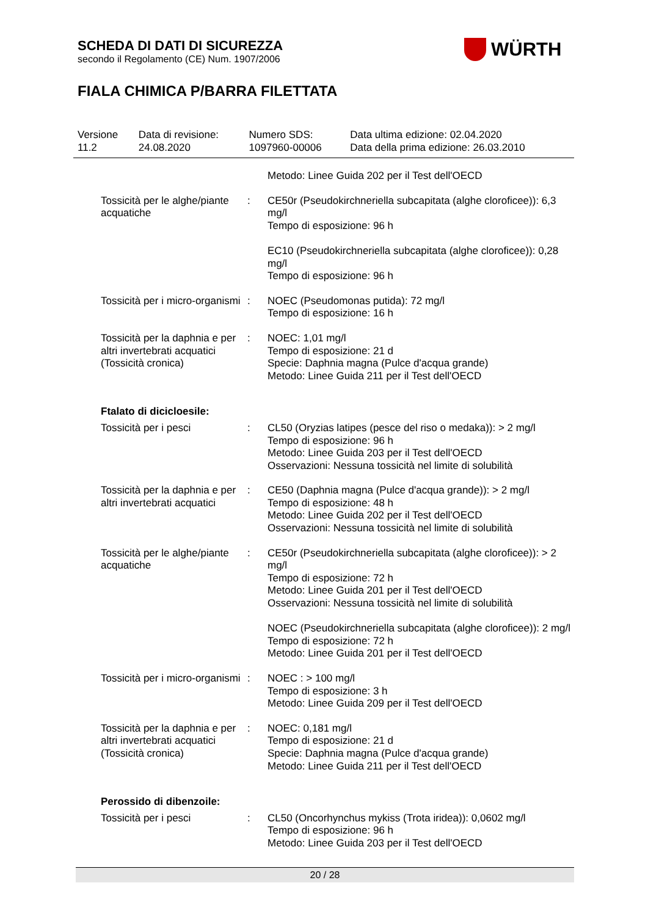SCHEDA DI DATI DI SICUREZZA
secondo il Regolamento (CE) Num. 1907/2006
WÜRTH
FIALA CHIMICA P/BARRA FILETTATA
| Versione 11.2 | Data di revisione: 24.08.2020 | Numero SDS: 1097960-00006 | Data ultima edizione: 02.04.2020 Data della prima edizione: 26.03.2010 |
| | | Metodo: Linee Guida 202 per il Test dell'OECD |
| Tossicità per le alghe/piante acquatiche | : | CE50r (Pseudokirchneriella subcapitata (alghe cloroficee)): 6,3 mg/l Tempo di esposizione: 96 h EC10 (Pseudokirchneriella subcapitata (alghe cloroficee)): 0,28 mg/l Tempo di esposizione: 96 h |
| Tossicità per i micro-organismi | : | NOEC (Pseudomonas putida): 72 mg/l Tempo di esposizione: 16 h |
| Tossicità per la daphnia e per altri invertebrati acquatici (Tossicità cronica) | : | NOEC: 1,01 mg/l Tempo di esposizione: 21 d Specie: Daphnia magna (Pulce d'acqua grande) Metodo: Linee Guida 211 per il Test dell'OECD |
| Ftalato di dicicloesile: | | |
| Tossicità per i pesci | : | CL50 (Oryzias latipes (pesce del riso o medaka)): > 2 mg/l Tempo di esposizione: 96 h Metodo: Linee Guida 203 per il Test dell'OECD Osservazioni: Nessuna tossicità nel limite di solubilità |
| Tossicità per la daphnia e per altri invertebrati acquatici | : | CE50 (Daphnia magna (Pulce d'acqua grande)): > 2 mg/l Tempo di esposizione: 48 h Metodo: Linee Guida 202 per il Test dell'OECD Osservazioni: Nessuna tossicità nel limite di solubilità |
| Tossicità per le alghe/piante acquatiche | : | CE50r (Pseudokirchneriella subcapitata (alghe cloroficee)): > 2 mg/l Tempo di esposizione: 72 h Metodo: Linee Guida 201 per il Test dell'OECD Osservazioni: Nessuna tossicità nel limite di solubilità NOEC (Pseudokirchneriella subcapitata (alghe cloroficee)): 2 mg/l Tempo di esposizione: 72 h Metodo: Linee Guida 201 per il Test dell'OECD |
| Tossicità per i micro-organismi | : | NOEC : > 100 mg/l Tempo di esposizione: 3 h Metodo: Linee Guida 209 per il Test dell'OECD |
| Tossicità per la daphnia e per altri invertebrati acquatici (Tossicità cronica) | : | NOEC: 0,181 mg/l Tempo di esposizione: 21 d Specie: Daphnia magna (Pulce d'acqua grande) Metodo: Linee Guida 211 per il Test dell'OECD |
| Perossido di dibenzoile: | | |
| Tossicità per i pesci | : | CL50 (Oncorhynchus mykiss (Trota iridea)): 0,0602 mg/l Tempo di esposizione: 96 h Metodo: Linee Guida 203 per il Test dell'OECD |
20 / 28